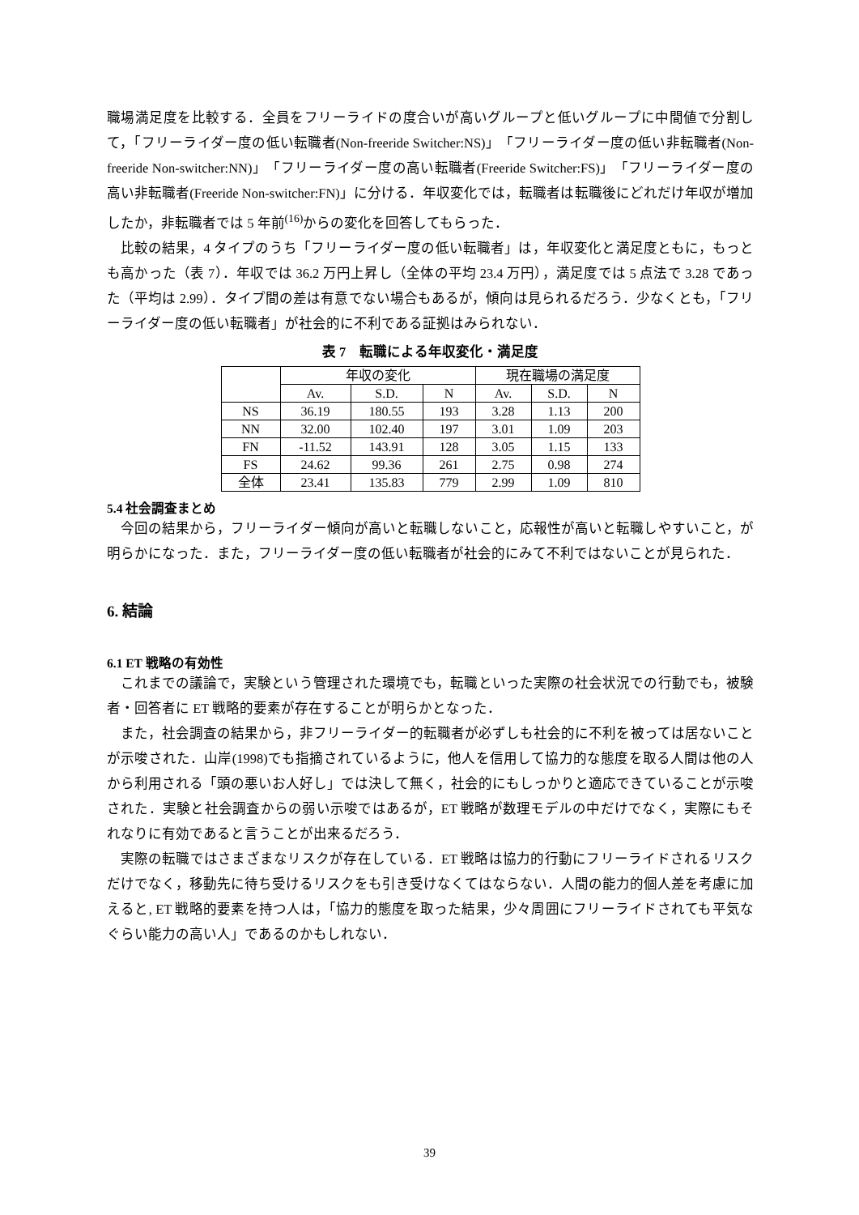職場満足度を比較する．全員をフリーライドの度合いが高いグループと低いグループに中間値で分割して，「フリーライダー度の低い転職者(Non-freeride Switcher:NS)」「フリーライダー度の低い非転職者(Non-freeride Non-switcher:NN)」「フリーライダー度の高い転職者(Freeride Switcher:FS)」「フリーライダー度の高い非転職者(Freeride Non-switcher:FN)」に分ける．年収変化では，転職者は転職後にどれだけ年収が増加したか，非転職者では 5 年前<sup>(16)</sup>からの変化を回答してもらった．
比較の結果，4 タイプのうち「フリーライダー度の低い転職者」は，年収変化と満足度ともに，もっとも高かった（表 7）．年収では 36.2 万円上昇し（全体の平均 23.4 万円），満足度では 5 点法で 3.28 であった（平均は 2.99）．タイプ間の差は有意でない場合もあるが，傾向は見られるだろう．少なくとも，「フリーライダー度の低い転職者」が社会的に不利である証拠はみられない．
表 7　転職による年収変化・満足度
| | 年収の変化 | | | 現在職場の満足度 | | |
| | Av. | S.D. | N | Av. | S.D. | N |
| NS | 36.19 | 180.55 | 193 | 3.28 | 1.13 | 200 |
| NN | 32.00 | 102.40 | 197 | 3.01 | 1.09 | 203 |
| FN | -11.52 | 143.91 | 128 | 3.05 | 1.15 | 133 |
| FS | 24.62 | 99.36 | 261 | 2.75 | 0.98 | 274 |
| 全体 | 23.41 | 135.83 | 779 | 2.99 | 1.09 | 810 |
5.4 社会調査まとめ
今回の結果から，フリーライダー傾向が高いと転職しないこと，応報性が高いと転職しやすいこと，が明らかになった．また，フリーライダー度の低い転職者が社会的にみて不利ではないことが見られた．
6. 結論
6.1 ET 戦略の有効性
これまでの議論で，実験という管理された環境でも，転職といった実際の社会状況での行動でも，被験者・回答者に ET 戦略的要素が存在することが明らかとなった．
また，社会調査の結果から，非フリーライダー的転職者が必ずしも社会的に不利を被っては居ないことが示唆された．山岸(1998)でも指摘されているように，他人を信用して協力的な態度を取る人間は他の人から利用される「頭の悪いお人好し」では決して無く，社会的にもしっかりと適応できていることが示唆された．実験と社会調査からの弱い示唆ではあるが，ET 戦略が数理モデルの中だけでなく，実際にもそれなりに有効であると言うことが出来るだろう．
実際の転職ではさまざまなリスクが存在している．ET 戦略は協力的行動にフリーライドされるリスクだけでなく，移動先に待ち受けるリスクをも引き受けなくてはならない．人間の能力的個人差を考慮に加えると, ET 戦略的要素を持つ人は，「協力的態度を取った結果，少々周囲にフリーライドされても平気なぐらい能力の高い人」であるのかもしれない．
39